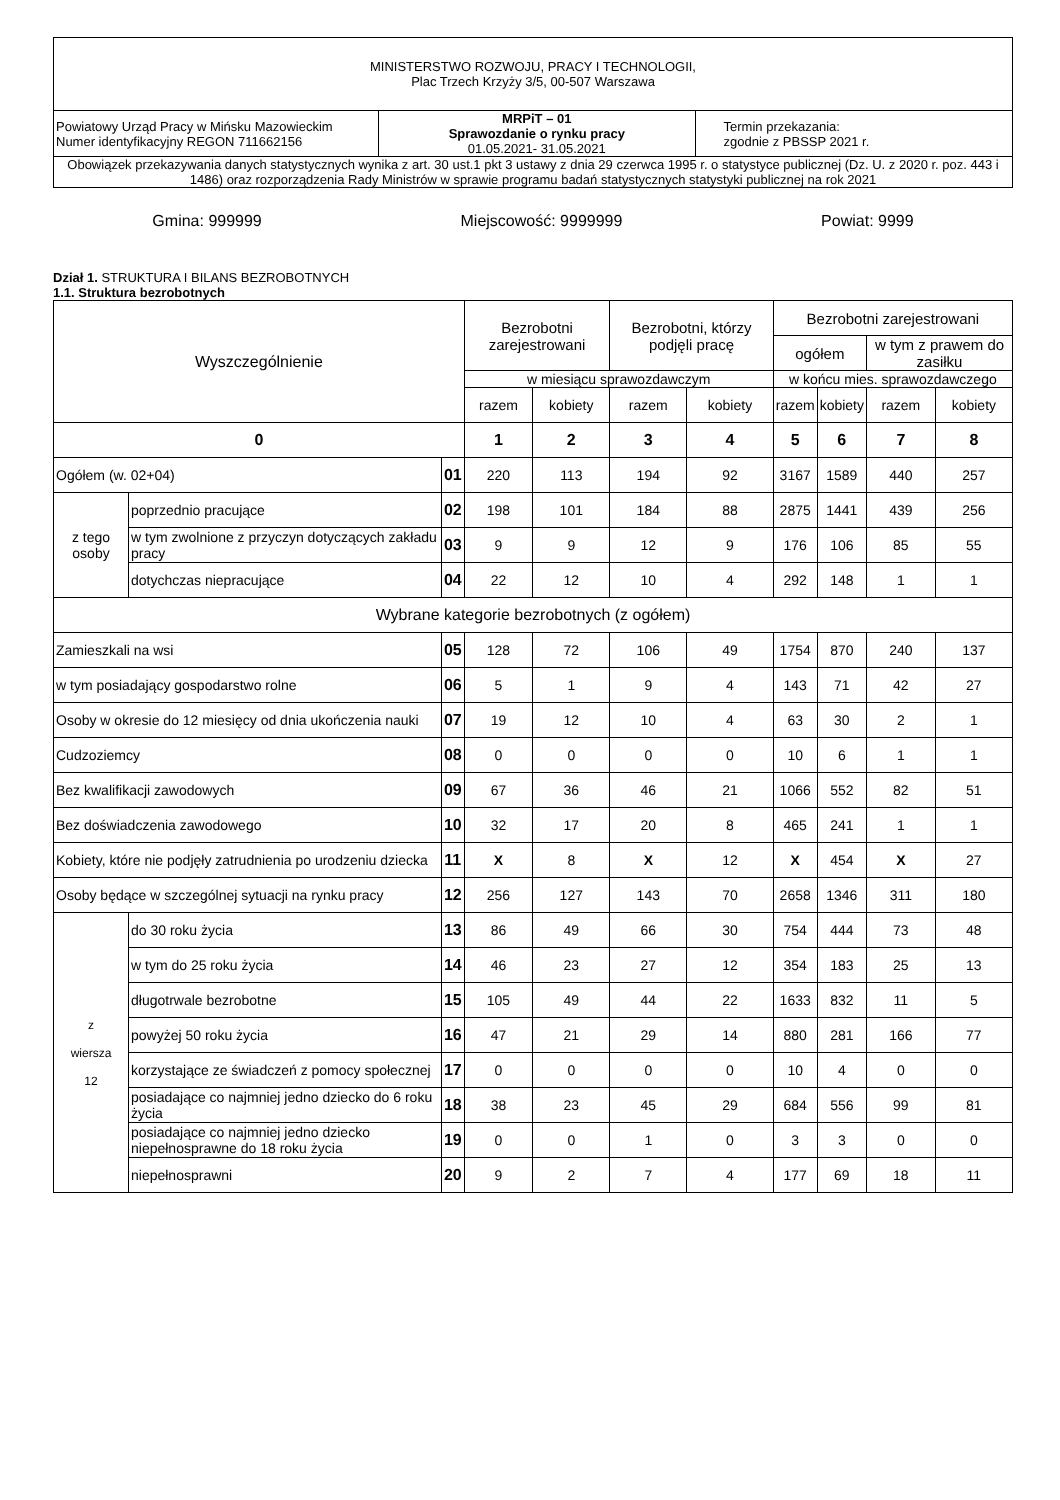| MINISTERSTWO ROZWOJU, PRACY I TECHNOLOGII, Plac Trzech Krzyży 3/5, 00-507 Warszawa | | |
| Powiatowy Urząd Pracy w Mińsku Mazowieckim Numer identyfikacyjny REGON 711662156 | MRPiT – 01 Sprawozdanie o rynku pracy 01.05.2021- 31.05.2021 | Termin przekazania: zgodnie z PBSSP 2021 r. |
| Obowiązek przekazywania danych statystycznych wynika z art. 30 ust.1 pkt 3 ustawy z dnia 29 czerwca 1995 r. o statystyce publicznej (Dz. U. z 2020 r. poz. 443 i 1486) oraz rozporządzenia Rady Ministrów w sprawie programu badań statystycznych statystyki publicznej na rok 2021 | | |
Gmina: 999999 Miejscowość: 9999999 Powiat: 9999
Dział 1. STRUKTURA I BILANS BEZROBOTNYCH
1.1. Struktura bezrobotnych
| Wyszczególnienie | | | Bezrobotni zarejestrowani | | Bezrobotni, którzy podjęli pracę | | Bezrobotni zarejestrowani | | | |
| --- | --- | --- | --- | --- | --- | --- | --- | --- | --- | --- |
| | | | | | | | ogółem | | w tym z prawem do zasiłku | |
| | | | w miesiącu sprawozdawczym | | | | w końcu mies. sprawozdawczego | | | |
| | | | razem | kobiety | razem | kobiety | razem | kobiety | razem | kobiety |
| 0 | | | 1 | 2 | 3 | 4 | 5 | 6 | 7 | 8 |
| Ogółem (w. 02+04) | | 01 | 220 | 113 | 194 | 92 | 3167 | 1589 | 440 | 257 |
| z tego osoby | poprzednio pracujące | 02 | 198 | 101 | 184 | 88 | 2875 | 1441 | 439 | 256 |
| | w tym zwolnione z przyczyn dotyczących zakładu pracy | 03 | 9 | 9 | 12 | 9 | 176 | 106 | 85 | 55 |
| | dotychczas niepracujące | 04 | 22 | 12 | 10 | 4 | 292 | 148 | 1 | 1 |
| Wybrane kategorie bezrobotnych (z ogółem) | | | | | | | | | | |
| Zamieszkali na wsi | | 05 | 128 | 72 | 106 | 49 | 1754 | 870 | 240 | 137 |
| w tym posiadający gospodarstwo rolne | | 06 | 5 | 1 | 9 | 4 | 143 | 71 | 42 | 27 |
| Osoby w okresie do 12 miesięcy od dnia ukończenia nauki | | 07 | 19 | 12 | 10 | 4 | 63 | 30 | 2 | 1 |
| Cudzoziemcy | | 08 | 0 | 0 | 0 | 0 | 10 | 6 | 1 | 1 |
| Bez kwalifikacji zawodowych | | 09 | 67 | 36 | 46 | 21 | 1066 | 552 | 82 | 51 |
| Bez doświadczenia zawodowego | | 10 | 32 | 17 | 20 | 8 | 465 | 241 | 1 | 1 |
| Kobiety, które nie podjęły zatrudnienia po urodzeniu dziecka | | 11 | X | 8 | X | 12 | X | 454 | X | 27 |
| Osoby będące w szczególnej sytuacji na rynku pracy | | 12 | 256 | 127 | 143 | 70 | 2658 | 1346 | 311 | 180 |
| z wiersza 12 | do 30 roku życia | 13 | 86 | 49 | 66 | 30 | 754 | 444 | 73 | 48 |
| | w tym do 25 roku życia | 14 | 46 | 23 | 27 | 12 | 354 | 183 | 25 | 13 |
| | długotrwale bezrobotne | 15 | 105 | 49 | 44 | 22 | 1633 | 832 | 11 | 5 |
| | powyżej 50 roku życia | 16 | 47 | 21 | 29 | 14 | 880 | 281 | 166 | 77 |
| | korzystające ze świadczeń z pomocy społecznej | 17 | 0 | 0 | 0 | 0 | 10 | 4 | 0 | 0 |
| | posiadające co najmniej jedno dziecko do 6 roku życia | 18 | 38 | 23 | 45 | 29 | 684 | 556 | 99 | 81 |
| | posiadające co najmniej jedno dziecko niepełnosprawne do 18 roku życia | 19 | 0 | 0 | 1 | 0 | 3 | 3 | 0 | 0 |
| | niepełnosprawni | 20 | 9 | 2 | 7 | 4 | 177 | 69 | 18 | 11 |